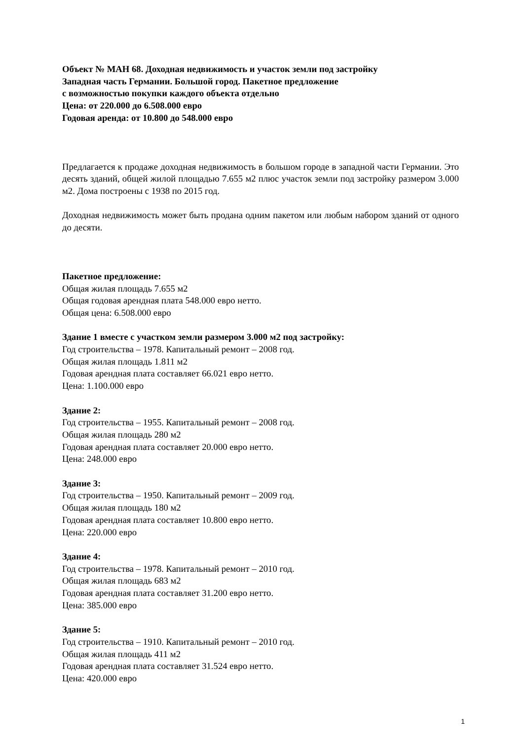Объект № МАН 68. Доходная недвижимость и участок земли под застройку
Западная часть Германии. Большой город. Пакетное предложение
с возможностью покупки каждого объекта отдельно
Цена: от 220.000 до 6.508.000 евро
Годовая аренда: от 10.800 до 548.000 евро
Предлагается к продаже доходная недвижимость в большом городе в западной части Германии. Это десять зданий, общей жилой площадью 7.655 м2 плюс участок земли под застройку размером 3.000 м2. Дома построены с 1938 по 2015 год.
Доходная недвижимость может быть продана одним пакетом или любым набором зданий от одного до десяти.
Пакетное предложение:
Общая жилая площадь 7.655 м2
Общая годовая арендная плата 548.000 евро нетто.
Общая цена: 6.508.000 евро
Здание 1 вместе с участком земли размером 3.000 м2 под застройку:
Год строительства – 1978. Капитальный ремонт – 2008 год.
Общая жилая площадь 1.811 м2
Годовая арендная плата составляет 66.021 евро нетто.
Цена: 1.100.000 евро
Здание 2:
Год строительства – 1955. Капитальный ремонт – 2008 год.
Общая жилая площадь 280 м2
Годовая арендная плата составляет 20.000 евро нетто.
Цена: 248.000 евро
Здание 3:
Год строительства – 1950. Капитальный ремонт – 2009 год.
Общая жилая площадь 180 м2
Годовая арендная плата составляет 10.800 евро нетто.
Цена: 220.000 евро
Здание 4:
Год строительства – 1978. Капитальный ремонт – 2010 год.
Общая жилая площадь 683 м2
Годовая арендная плата составляет 31.200 евро нетто.
Цена: 385.000 евро
Здание 5:
Год строительства – 1910. Капитальный ремонт – 2010 год.
Общая жилая площадь 411 м2
Годовая арендная плата составляет 31.524 евро нетто.
Цена: 420.000 евро
1